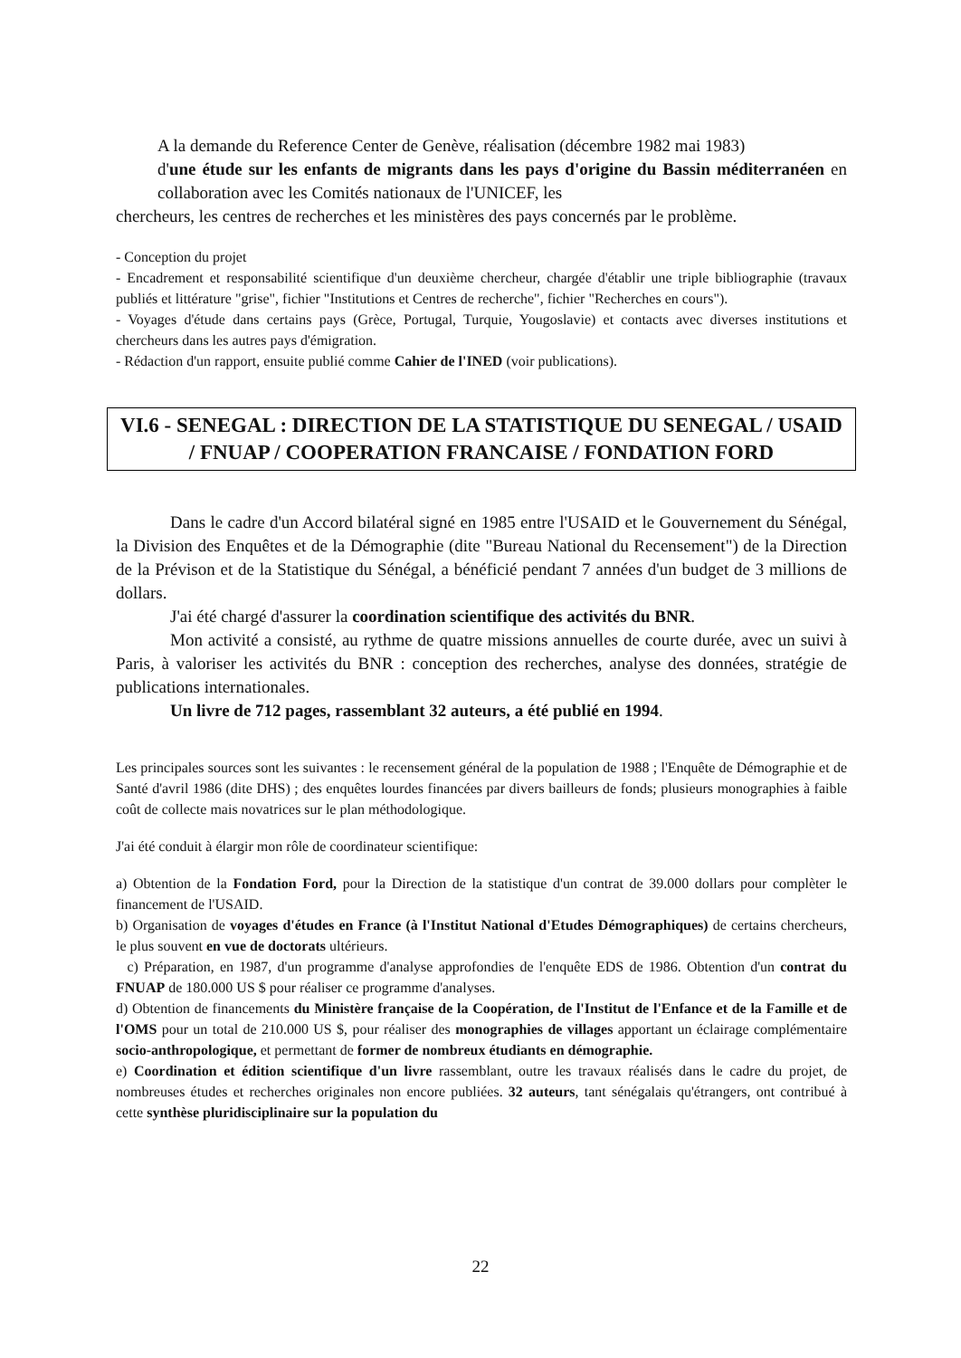A la demande du Reference Center de Genève, réalisation (décembre 1982 mai 1983)
d'une étude sur les enfants de migrants dans les pays d'origine du Bassin méditerranéen en collaboration avec les Comités nationaux de l'UNICEF, les
chercheurs, les centres de recherches et les ministères des pays concernés par le problème.
- Conception du projet
- Encadrement et responsabilité scientifique d'un deuxième chercheur, chargée d'établir une triple bibliographie (travaux publiés et littérature "grise", fichier "Institutions et Centres de recherche", fichier "Recherches en cours").
- Voyages d'étude dans certains pays (Grèce, Portugal, Turquie, Yougoslavie) et contacts avec diverses institutions et chercheurs dans les autres pays d'émigration.
- Rédaction d'un rapport, ensuite publié comme Cahier de l'INED (voir publications).
VI.6 - SENEGAL : DIRECTION DE LA STATISTIQUE DU SENEGAL / USAID / FNUAP / COOPERATION FRANCAISE / FONDATION FORD
Dans le cadre d'un Accord bilatéral signé en 1985 entre l'USAID et le Gouvernement du Sénégal, la Division des Enquêtes et de la Démographie (dite "Bureau National du Recensement") de la Direction de la Prévison et de la Statistique du Sénégal, a bénéficié pendant 7 années d'un budget de 3 millions de dollars.
J'ai été chargé d'assurer la coordination scientifique des activités du BNR.
Mon activité a consisté, au rythme de quatre missions annuelles de courte durée, avec un suivi à Paris, à valoriser les activités du BNR : conception des recherches, analyse des données, stratégie de publications internationales.
Un livre de 712 pages, rassemblant 32 auteurs, a été publié en 1994.
Les principales sources sont les suivantes : le recensement général de la population de 1988 ; l'Enquête de Démographie et de Santé d'avril 1986 (dite DHS) ; des enquêtes lourdes financées par divers bailleurs de fonds; plusieurs monographies à faible coût de collecte mais novatrices sur le plan méthodologique.
J'ai été conduit à élargir mon rôle de coordinateur scientifique:
a) Obtention de la Fondation Ford, pour la Direction de la statistique d'un contrat de 39.000 dollars pour complèter le financement de l'USAID.
b) Organisation de voyages d'études en France (à l'Institut National d'Etudes Démographiques) de certains chercheurs, le plus souvent en vue de doctorats ultérieurs.
c) Préparation, en 1987, d'un programme d'analyse approfondies de l'enquête EDS de 1986. Obtention d'un contrat du FNUAP de 180.000 US $ pour réaliser ce programme d'analyses.
d) Obtention de financements du Ministère française de la Coopération, de l'Institut de l'Enfance et de la Famille et de l'OMS pour un total de 210.000 US $, pour réaliser des monographies de villages apportant un éclairage complémentaire socio-anthropologique, et permettant de former de nombreux étudiants en démographie.
e) Coordination et édition scientifique d'un livre rassemblant, outre les travaux réalisés dans le cadre du projet, de nombreuses études et recherches originales non encore publiées. 32 auteurs, tant sénégalais qu'étrangers, ont contribué à cette synthèse pluridisciplinaire sur la population du
22